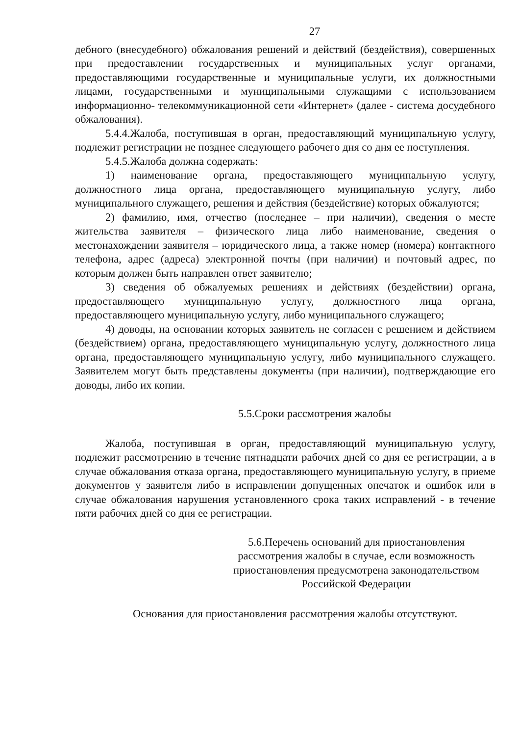27
дебного (внесудебного) обжалования решений и действий (бездействия), совершенных при предоставлении государственных и муниципальных услуг органами, предоставляющими государственные и муниципальные услуги, их должностными лицами, государственными и муниципальными служащими с использованием информационно- телекоммуникационной сети «Интернет» (далее - система досудебного обжалования).
5.4.4.Жалоба, поступившая в орган, предоставляющий муниципальную услугу, подлежит регистрации не позднее следующего рабочего дня со дня ее поступления.
5.4.5.Жалоба должна содержать:
1) наименование органа, предоставляющего муниципальную услугу, должностного лица органа, предоставляющего муниципальную услугу, либо муниципального служащего, решения и действия (бездействие) которых обжалуются;
2) фамилию, имя, отчество (последнее – при наличии), сведения о месте жительства заявителя – физического лица либо наименование, сведения о местонахождении заявителя – юридического лица, а также номер (номера) контактного телефона, адрес (адреса) электронной почты (при наличии) и почтовый адрес, по которым должен быть направлен ответ заявителю;
3) сведения об обжалуемых решениях и действиях (бездействии) органа, предоставляющего муниципальную услугу, должностного лица органа, предоставляющего муниципальную услугу, либо муниципального служащего;
4) доводы, на основании которых заявитель не согласен с решением и действием (бездействием) органа, предоставляющего муниципальную услугу, должностного лица органа, предоставляющего муниципальную услугу, либо муниципального служащего. Заявителем могут быть представлены документы (при наличии), подтверждающие его доводы, либо их копии.
5.5.Сроки рассмотрения жалобы
Жалоба, поступившая в орган, предоставляющий муниципальную услугу, подлежит рассмотрению в течение пятнадцати рабочих дней со дня ее регистрации, а в случае обжалования отказа органа, предоставляющего муниципальную услугу, в приеме документов у заявителя либо в исправлении допущенных опечаток и ошибок или в случае обжалования нарушения установленного срока таких исправлений - в течение пяти рабочих дней со дня ее регистрации.
5.6.Перечень оснований для приостановления рассмотрения жалобы в случае, если возможность приостановления предусмотрена законодательством Российской Федерации
Основания для приостановления рассмотрения жалобы отсутствуют.